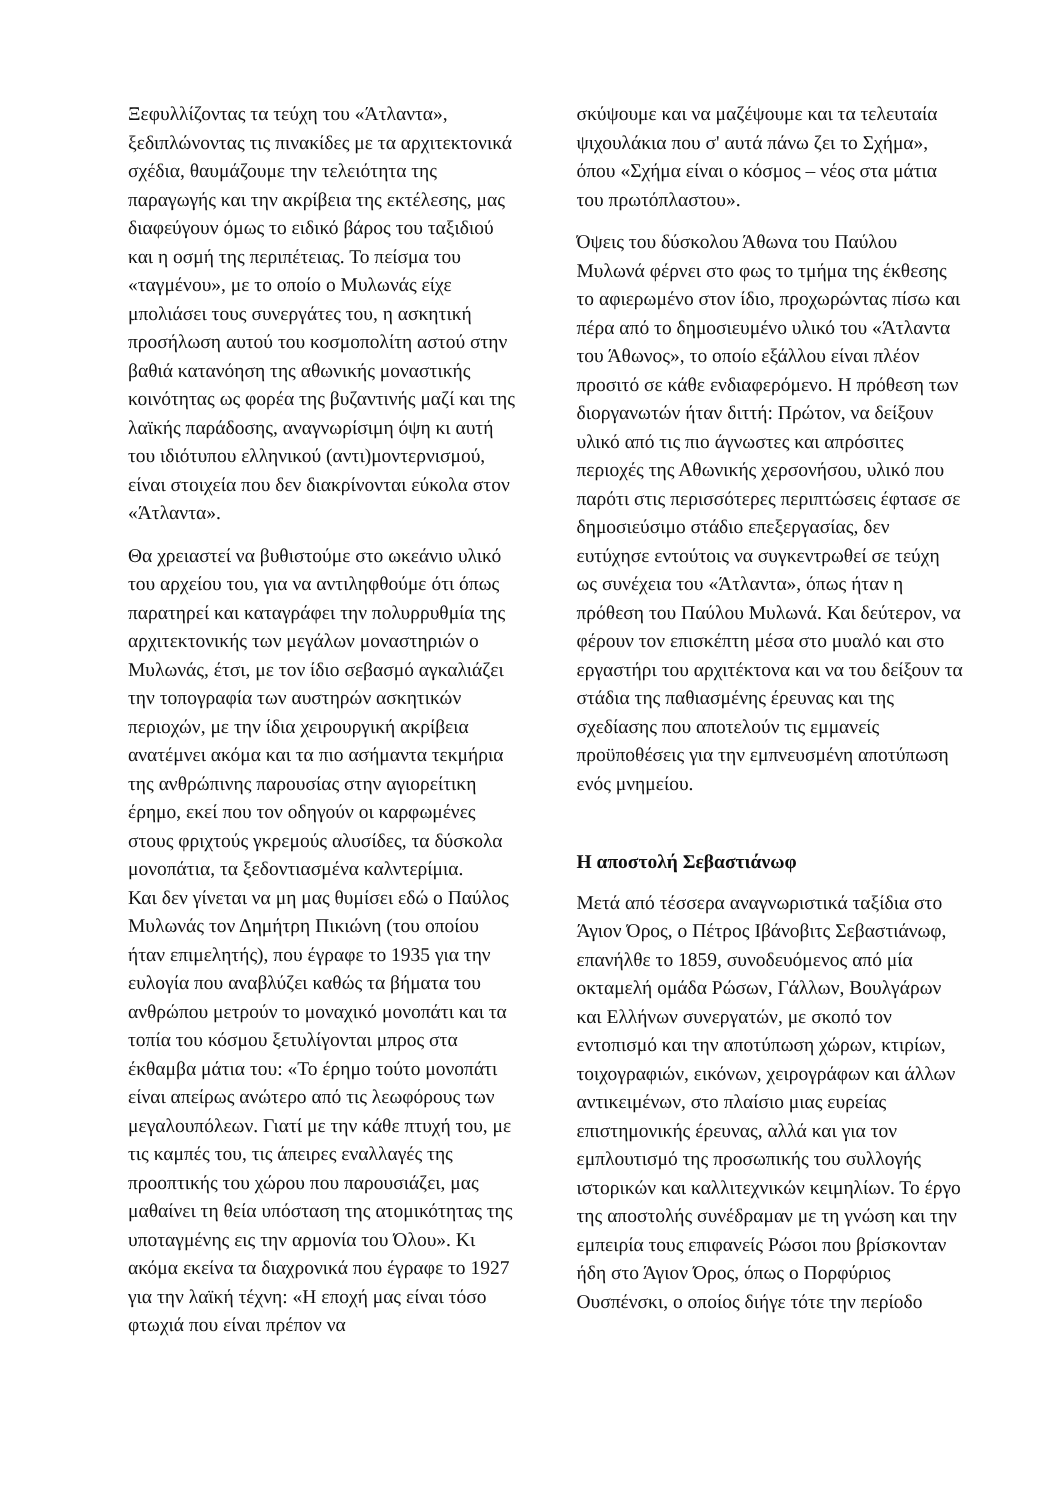Ξεφυλλίζοντας τα τεύχη του «Άτλαντα», ξεδιπλώνοντας τις πινακίδες με τα αρχιτεκτονικά σχέδια, θαυμάζουμε την τελειότητα της παραγωγής και την ακρίβεια της εκτέλεσης, μας διαφεύγουν όμως το ειδικό βάρος του ταξιδιού και η οσμή της περιπέτειας. Το πείσμα του «ταγμένου», με το οποίο ο Μυλωνάς είχε μπολιάσει τους συνεργάτες του, η ασκητική προσήλωση αυτού του κοσμοπολίτη αστού στην βαθιά κατανόηση της αθωνικής μοναστικής κοινότητας ως φορέα της βυζαντινής μαζί και της λαϊκής παράδοσης, αναγνωρίσιμη όψη κι αυτή του ιδιότυπου ελληνικού (αντι)μοντερνισμού, είναι στοιχεία που δεν διακρίνονται εύκολα στον «Άτλαντα».
Θα χρειαστεί να βυθιστούμε στο ωκεάνιο υλικό του αρχείου του, για να αντιληφθούμε ότι όπως παρατηρεί και καταγράφει την πολυρρυθμία της αρχιτεκτονικής των μεγάλων μοναστηριών ο Μυλωνάς, έτσι, με τον ίδιο σεβασμό αγκαλιάζει την τοπογραφία των αυστηρών ασκητικών περιοχών, με την ίδια χειρουργική ακρίβεια ανατέμνει ακόμα και τα πιο ασήμαντα τεκμήρια της ανθρώπινης παρουσίας στην αγιορείτικη έρημο, εκεί που τον οδηγούν οι καρφωμένες στους φριχτούς γκρεμούς αλυσίδες, τα δύσκολα μονοπάτια, τα ξεδοντιασμένα καλντερίμια.
Και δεν γίνεται να μη μας θυμίσει εδώ ο Παύλος Μυλωνάς τον Δημήτρη Πικιώνη (του οποίου ήταν επιμελητής), που έγραφε το 1935 για την ευλογία που αναβλύζει καθώς τα βήματα του ανθρώπου μετρούν το μοναχικό μονοπάτι και τα τοπία του κόσμου ξετυλίγονται μπρος στα έκθαμβα μάτια του: «Το έρημο τούτο μονοπάτι είναι απείρως ανώτερο από τις λεωφόρους των μεγαλουπόλεων. Γιατί με την κάθε πτυχή του, με τις καμπές του, τις άπειρες εναλλαγές της προοπτικής του χώρου που παρουσιάζει, μας μαθαίνει τη θεία υπόσταση της ατομικότητας της υποταγμένης εις την αρμονία του Όλου». Κι ακόμα εκείνα τα διαχρονικά που έγραφε το 1927 για την λαϊκή τέχνη: «Η εποχή μας είναι τόσο φτωχιά που είναι πρέπον να
σκύψουμε και να μαζέψουμε και τα τελευταία ψιχουλάκια που σ' αυτά πάνω ζει το Σχήμα», όπου «Σχήμα είναι ο κόσμος – νέος στα μάτια του πρωτόπλαστου».
Όψεις του δύσκολου Άθωνα του Παύλου Μυλωνά φέρνει στο φως το τμήμα της έκθεσης το αφιερωμένο στον ίδιο, προχωρώντας πίσω και πέρα από το δημοσιευμένο υλικό του «Άτλαντα του Άθωνος», το οποίο εξάλλου είναι πλέον προσιτό σε κάθε ενδιαφερόμενο. Η πρόθεση των διοργανωτών ήταν διττή: Πρώτον, να δείξουν υλικό από τις πιο άγνωστες και απρόσιτες περιοχές της Αθωνικής χερσονήσου, υλικό που παρότι στις περισσότερες περιπτώσεις έφτασε σε δημοσιεύσιμο στάδιο επεξεργασίας, δεν ευτύχησε εντούτοις να συγκεντρωθεί σε τεύχη ως συνέχεια του «Άτλαντα», όπως ήταν η πρόθεση του Παύλου Μυλωνά. Και δεύτερον, να φέρουν τον επισκέπτη μέσα στο μυαλό και στο εργαστήρι του αρχιτέκτονα και να του δείξουν τα στάδια της παθιασμένης έρευνας και της σχεδίασης που αποτελούν τις εμμανείς προϋποθέσεις για την εμπνευσμένη αποτύπωση ενός μνημείου.
Η αποστολή Σεβαστιάνωφ
Μετά από τέσσερα αναγνωριστικά ταξίδια στο Άγιον Όρος, ο Πέτρος Ιβάνοβιτς Σεβαστιάνωφ, επανήλθε το 1859, συνοδευόμενος από μία οκταμελή ομάδα Ρώσων, Γάλλων, Βουλγάρων και Ελλήνων συνεργατών, με σκοπό τον εντοπισμό και την αποτύπωση χώρων, κτιρίων, τοιχογραφιών, εικόνων, χειρογράφων και άλλων αντικειμένων, στο πλαίσιο μιας ευρείας επιστημονικής έρευνας, αλλά και για τον εμπλουτισμό της προσωπικής του συλλογής ιστορικών και καλλιτεχνικών κειμηλίων. Το έργο της αποστολής συνέδραμαν με τη γνώση και την εμπειρία τους επιφανείς Ρώσοι που βρίσκονταν ήδη στο Άγιον Όρος, όπως ο Πορφύριος Ουσπένσκι, ο οποίος διήγε τότε την περίοδο